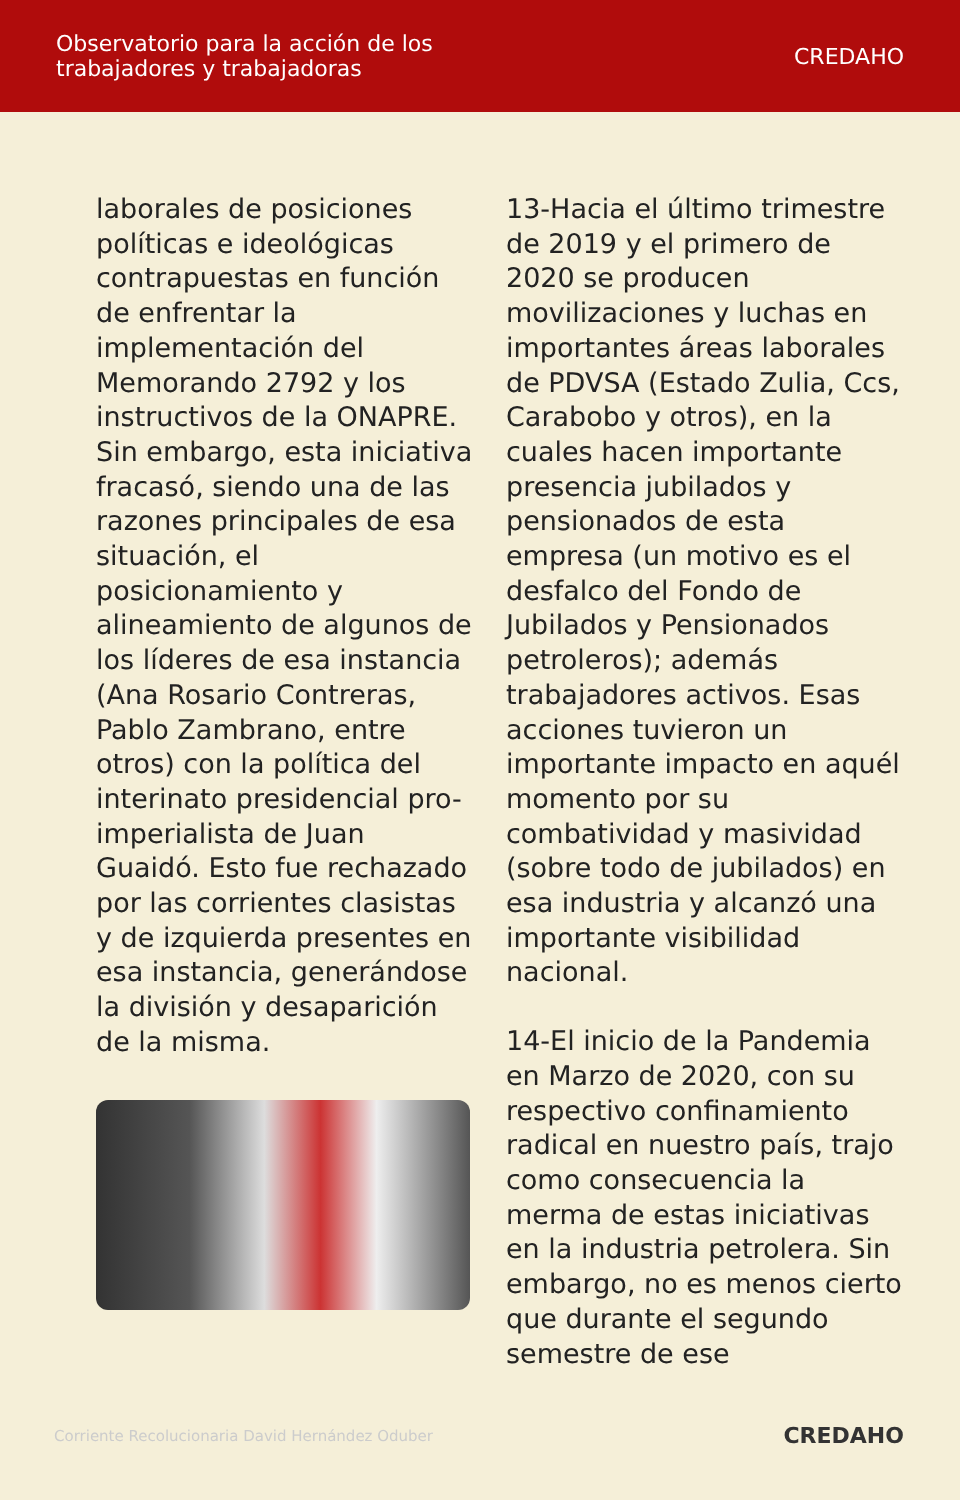Observatorio para la acción de los
trabajadores y trabajadoras
CREDAHO
laborales de posiciones políticas e ideológicas contrapuestas en función de enfrentar la implementación del Memorando 2792 y los instructivos de la ONAPRE. Sin embargo, esta iniciativa fracasó, siendo una de las razones principales de esa situación, el posicionamiento y alineamiento de algunos de los líderes de esa instancia (Ana Rosario Contreras, Pablo Zambrano, entre otros) con la política del interinato presidencial pro-imperialista de Juan Guaidó. Esto fue rechazado por las corrientes clasistas y de izquierda presentes en esa instancia, generándose la división y desaparición de la misma.
13-Hacia el último trimestre de 2019 y el primero de 2020 se producen movilizaciones y luchas en importantes áreas laborales de PDVSA (Estado Zulia, Ccs, Carabobo y otros), en la cuales hacen importante presencia jubilados y pensionados de esta empresa (un motivo es el desfalco del Fondo de Jubilados y Pensionados petroleros); además trabajadores activos. Esas acciones tuvieron un importante impacto en aquél momento por su combatividad y masividad (sobre todo de jubilados) en esa industria y alcanzó una importante visibilidad nacional.
14-El inicio de la Pandemia en Marzo de 2020, con su respectivo confinamiento radical en nuestro país, trajo como consecuencia la merma de estas iniciativas en la industria petrolera. Sin embargo, no es menos cierto que durante el segundo semestre de ese
Corriente Recolucionaria David Hernández Oduber CREDAHO